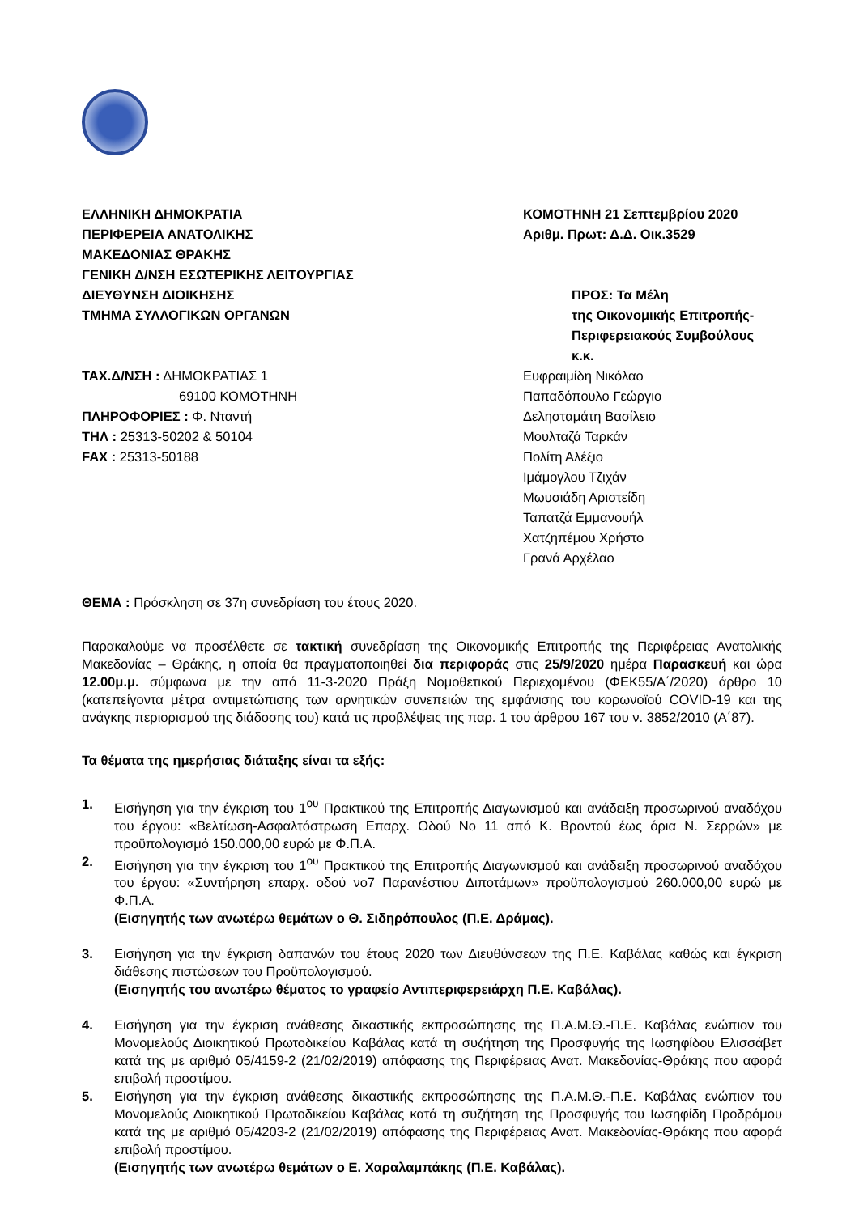ΕΛΛΗΝΙΚΗ ΔΗΜΟΚΡΑΤΙΑ
ΠΕΡΙΦΕΡΕΙΑ ΑΝΑΤΟΛΙΚΗΣ
ΜΑΚΕΔΟΝΙΑΣ ΘΡΑΚΗΣ
ΓΕΝΙΚΗ Δ/ΝΣΗ ΕΣΩΤΕΡΙΚΗΣ ΛΕΙΤΟΥΡΓΙΑΣ
ΔΙΕΥΘΥΝΣΗ ΔΙΟΙΚΗΣΗΣ
ΤΜΗΜΑ ΣΥΛΛΟΓΙΚΩΝ ΟΡΓΑΝΩΝ
ΚΟΜΟΤΗΝΗ 21 Σεπτεμβρίου 2020
Αριθμ. Πρωτ: Δ.Δ. Οικ.3529
ΠΡΟΣ: Τα Μέλη
της Οικονομικής Επιτροπής-
Περιφερειακούς Συμβούλους
κ.κ.
ΤΑΧ.Δ/ΝΣΗ : ΔΗΜΟΚΡΑΤΙΑΣ 1
69100 ΚΟΜΟΤΗΝΗ
ΠΛΗΡΟΦΟΡΙΕΣ : Φ. Νταντή
ΤΗΛ : 25313-50202 & 50104
FAX : 25313-50188
Ευφραιμίδη Νικόλαο
Παπαδόπουλο Γεώργιο
Δελησταμάτη Βασίλειο
Μουλταζά Ταρκάν
Πολίτη Αλέξιο
Ιμάμογλου Τζιχάν
Μωυσιάδη Αριστείδη
Ταπατζά Εμμανουήλ
Χατζηπέμου Χρήστο
Γρανά Αρχέλαο
ΘΕΜΑ : Πρόσκληση σε 37η συνεδρίαση του έτους 2020.
Παρακαλούμε να προσέλθετε σε τακτική συνεδρίαση της Οικονομικής Επιτροπής της Περιφέρειας Ανατολικής Μακεδονίας – Θράκης, η οποία θα πραγματοποιηθεί δια περιφοράς στις 25/9/2020 ημέρα Παρασκευή και ώρα 12.00μ.μ. σύμφωνα με την από 11-3-2020 Πράξη Νομοθετικού Περιεχομένου (ΦΕΚ55/Α΄/2020) άρθρο 10 (κατεπείγοντα μέτρα αντιμετώπισης των αρνητικών συνεπειών της εμφάνισης του κορωνοϊού COVID-19 και της ανάγκης περιορισμού της διάδοσης του) κατά τις προβλέψεις της παρ. 1 του άρθρου 167 του ν. 3852/2010 (Α΄87).
Τα θέματα της ημερήσιας διάταξης είναι τα εξής:
1. Εισήγηση για την έγκριση του 1<sup>ου</sup> Πρακτικού της Επιτροπής Διαγωνισμού και ανάδειξη προσωρινού αναδόχου του έργου: «Βελτίωση-Ασφαλτόστρωση Επαρχ. Οδού Νο 11 από Κ. Βροντού έως όρια Ν. Σερρών» με προϋπολογισμό 150.000,00 ευρώ με Φ.Π.Α.
2. Εισήγηση για την έγκριση του 1<sup>ου</sup> Πρακτικού της Επιτροπής Διαγωνισμού και ανάδειξη προσωρινού αναδόχου του έργου: «Συντήρηση επαρχ. οδού νο7 Παρανέστιου Διποτάμων» προϋπολογισμού 260.000,00 ευρώ με Φ.Π.Α.
(Εισηγητής των ανωτέρω θεμάτων ο Θ. Σιδηρόπουλος (Π.Ε. Δράμας).
3. Εισήγηση για την έγκριση δαπανών του έτους 2020 των Διευθύνσεων της Π.Ε. Καβάλας καθώς και έγκριση διάθεσης πιστώσεων του Προϋπολογισμού.
(Εισηγητής του ανωτέρω θέματος το γραφείο Αντιπεριφερειάρχη Π.Ε. Καβάλας).
4. Εισήγηση για την έγκριση ανάθεσης δικαστικής εκπροσώπησης της Π.Α.Μ.Θ.-Π.Ε. Καβάλας ενώπιον του Μονομελούς Διοικητικού Πρωτοδικείου Καβάλας κατά τη συζήτηση της Προσφυγής της Ιωσηφίδου Ελισσάβετ κατά της με αριθμό 05/4159-2 (21/02/2019) απόφασης της Περιφέρειας Ανατ. Μακεδονίας-Θράκης που αφορά επιβολή προστίμου.
5. Εισήγηση για την έγκριση ανάθεσης δικαστικής εκπροσώπησης της Π.Α.Μ.Θ.-Π.Ε. Καβάλας ενώπιον του Μονομελούς Διοικητικού Πρωτοδικείου Καβάλας κατά τη συζήτηση της Προσφυγής του Ιωσηφίδη Προδρόμου κατά της με αριθμό 05/4203-2 (21/02/2019) απόφασης της Περιφέρειας Ανατ. Μακεδονίας-Θράκης που αφορά επιβολή προστίμου.
(Εισηγητής των ανωτέρω θεμάτων ο Ε. Χαραλαμπάκης (Π.Ε. Καβάλας).